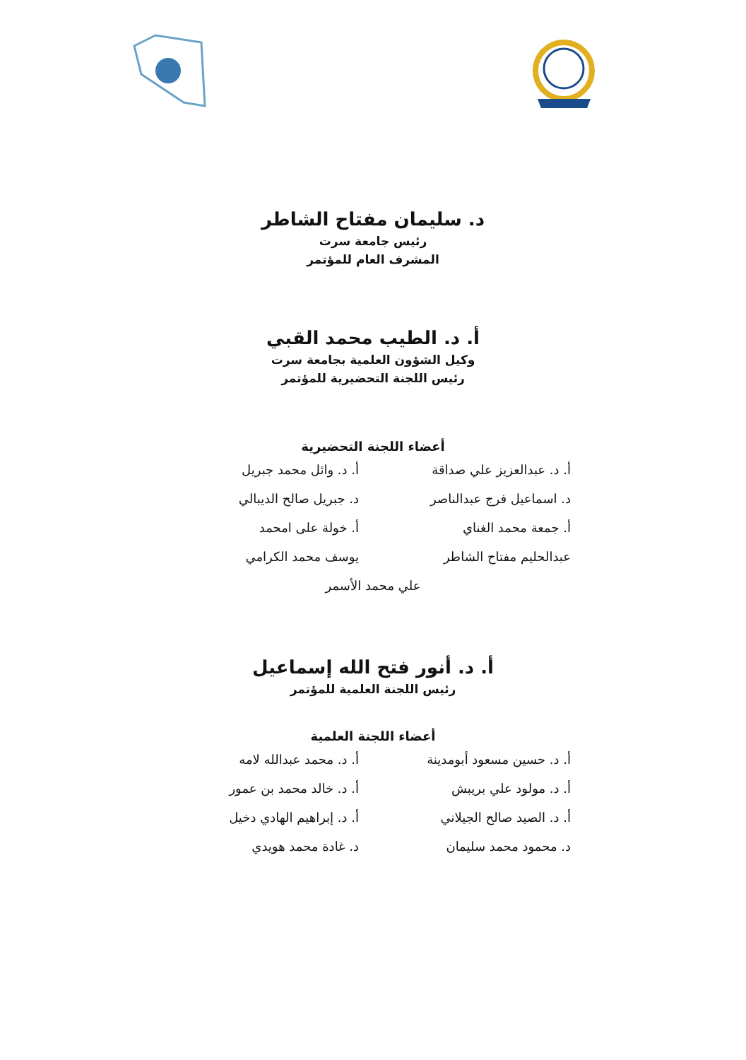د. سليمان مفتاح الشاطر
رئيس جامعة سرت
المشرف العام للمؤتمر
أ. د. الطيب محمد القبي
وكيل الشؤون العلمية بجامعة سرت
رئيس اللجنة التحضيرية للمؤتمر
أعضاء اللجنة التحضيرية
أ. د. عبدالعزيز علي صداقة
أ. د. وائل محمد جبريل
د. اسماعيل فرج عبدالناصر
د. جبريل صالح الديبالي
أ. جمعة محمد الغناي
أ. خولة على امحمد
عبدالحليم مفتاح الشاطر
يوسف محمد الكرامي
علي محمد الأسمر
أ. د. أنور فتح الله إسماعيل
رئيس اللجنة العلمية للمؤتمر
أعضاء اللجنة العلمية
أ. د. حسين مسعود أبومدينة
أ. د. محمد عبدالله لامه
أ. د. مولود علي بريبش
أ. د. خالد محمد بن عمور
أ. د. الصيد صالح الجيلاني
أ. د. إبراهيم الهادي دخيل
د. محمود محمد سليمان
د. غادة محمد هويدي